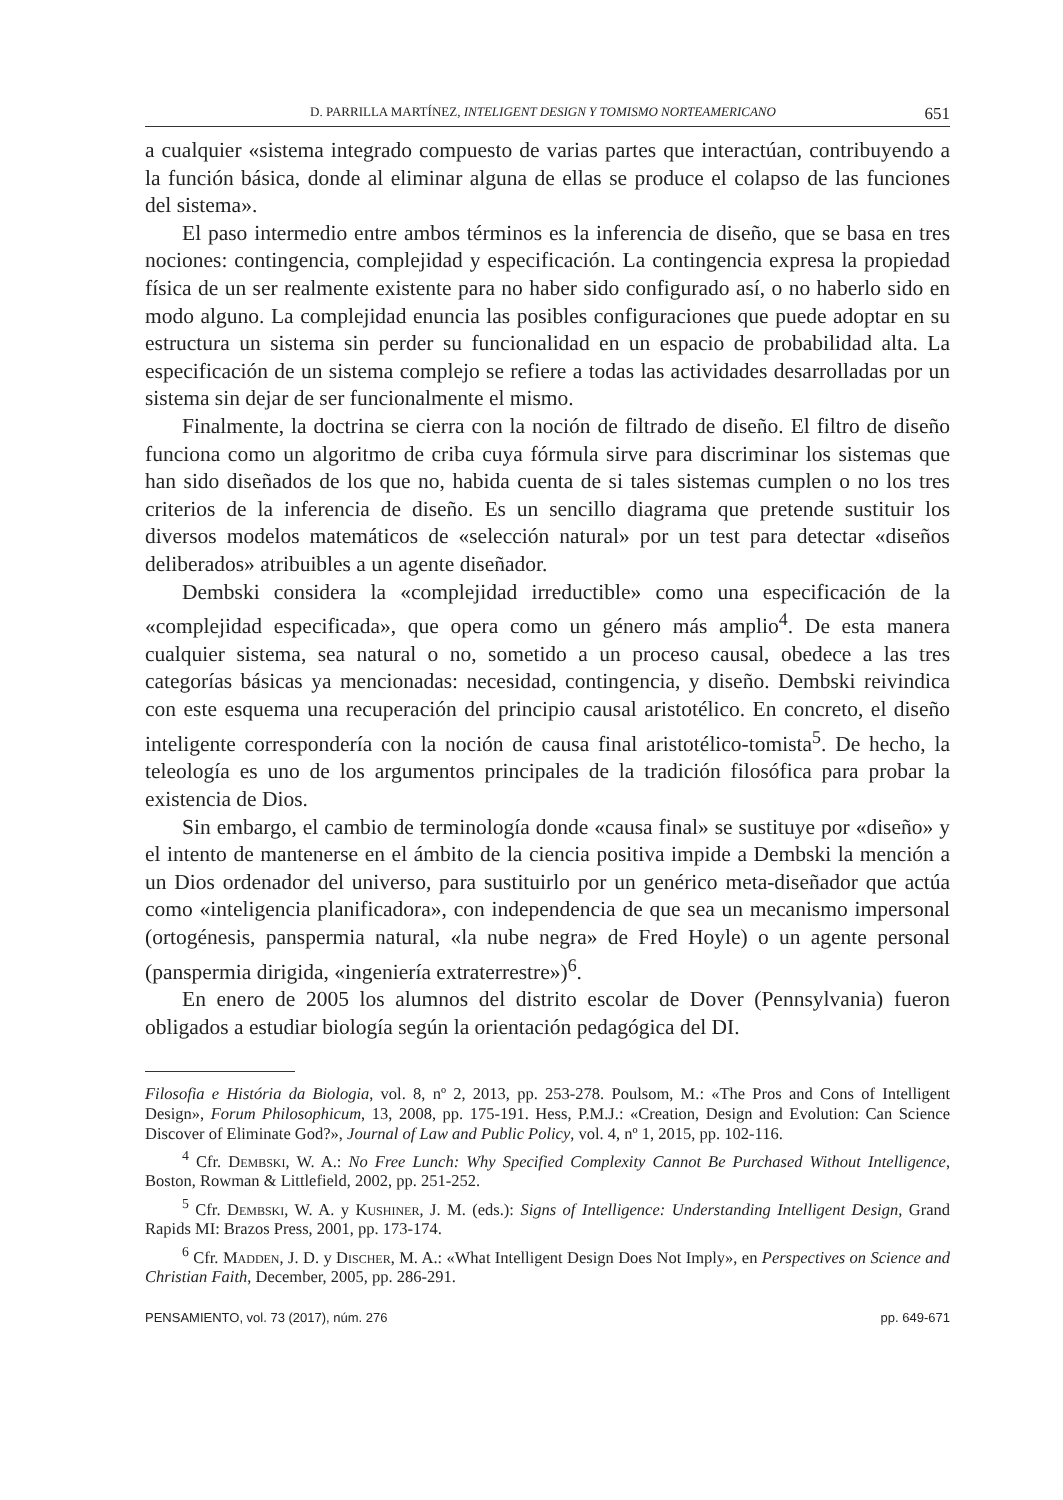D. PARRILLA MARTÍNEZ, INTELIGENT DESIGN Y TOMISMO NORTEAMERICANO 651
a cualquier «sistema integrado compuesto de varias partes que interactúan, contribuyendo a la función básica, donde al eliminar alguna de ellas se produce el colapso de las funciones del sistema».
El paso intermedio entre ambos términos es la inferencia de diseño, que se basa en tres nociones: contingencia, complejidad y especificación. La contingencia expresa la propiedad física de un ser realmente existente para no haber sido configurado así, o no haberlo sido en modo alguno. La complejidad enuncia las posibles configuraciones que puede adoptar en su estructura un sistema sin perder su funcionalidad en un espacio de probabilidad alta. La especificación de un sistema complejo se refiere a todas las actividades desarrolladas por un sistema sin dejar de ser funcionalmente el mismo.
Finalmente, la doctrina se cierra con la noción de filtrado de diseño. El filtro de diseño funciona como un algoritmo de criba cuya fórmula sirve para discriminar los sistemas que han sido diseñados de los que no, habida cuenta de si tales sistemas cumplen o no los tres criterios de la inferencia de diseño. Es un sencillo diagrama que pretende sustituir los diversos modelos matemáticos de «selección natural» por un test para detectar «diseños deliberados» atribuibles a un agente diseñador.
Dembski considera la «complejidad irreductible» como una especificación de la «complejidad especificada», que opera como un género más amplio<sup>4</sup>. De esta manera cualquier sistema, sea natural o no, sometido a un proceso causal, obedece a las tres categorías básicas ya mencionadas: necesidad, contingencia, y diseño. Dembski reivindica con este esquema una recuperación del principio causal aristotélico. En concreto, el diseño inteligente correspondería con la noción de causa final aristotélico-tomista<sup>5</sup>. De hecho, la teleología es uno de los argumentos principales de la tradición filosófica para probar la existencia de Dios.
Sin embargo, el cambio de terminología donde «causa final» se sustituye por «diseño» y el intento de mantenerse en el ámbito de la ciencia positiva impide a Dembski la mención a un Dios ordenador del universo, para sustituirlo por un genérico meta-diseñador que actúa como «inteligencia planificadora», con independencia de que sea un mecanismo impersonal (ortogénesis, panspermia natural, «la nube negra» de Fred Hoyle) o un agente personal (panspermia dirigida, «ingeniería extraterrestre»)<sup>6</sup>.
En enero de 2005 los alumnos del distrito escolar de Dover (Pennsylvania) fueron obligados a estudiar biología según la orientación pedagógica del DI.
Filosofia e História da Biologia, vol. 8, nº 2, 2013, pp. 253-278. Poulsom, M.: «The Pros and Cons of Intelligent Design», Forum Philosophicum, 13, 2008, pp. 175-191. Hess, P.M.J.: «Creation, Design and Evolution: Can Science Discover of Eliminate God?», Journal of Law and Public Policy, vol. 4, nº 1, 2015, pp. 102-116.
<sup>4</sup> Cfr. Dembski, W. A.: No Free Lunch: Why Specified Complexity Cannot Be Purchased Without Intelligence, Boston, Rowman & Littlefield, 2002, pp. 251-252.
<sup>5</sup> Cfr. Dembski, W. A. y Kushiner, J. M. (eds.): Signs of Intelligence: Understanding Intelligent Design, Grand Rapids MI: Brazos Press, 2001, pp. 173-174.
<sup>6</sup> Cfr. Madden, J. D. y Discher, M. A.: «What Intelligent Design Does Not Imply», en Perspectives on Science and Christian Faith, December, 2005, pp. 286-291.
PENSAMIENTO, vol. 73 (2017), núm. 276 pp. 649-671